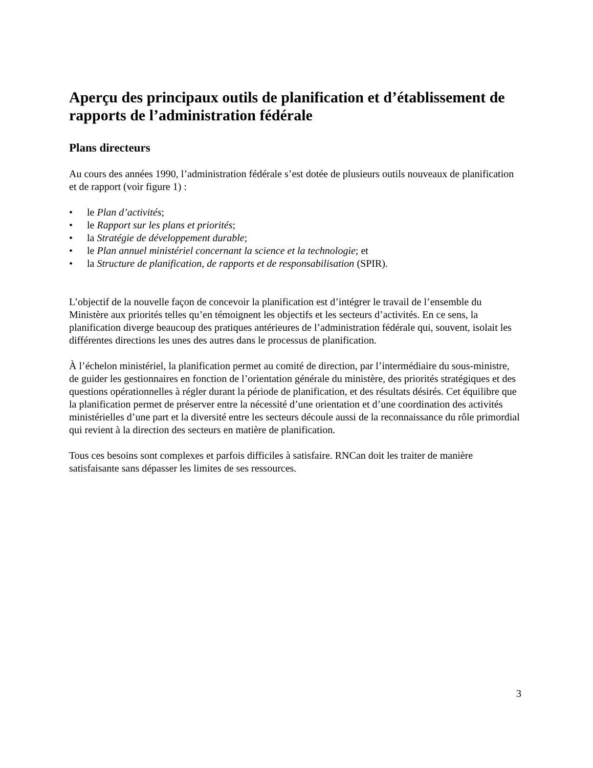Aperçu des principaux outils de planification et d’établissement de rapports de l’administration fédérale
Plans directeurs
Au cours des années 1990, l’administration fédérale s’est dotée de plusieurs outils nouveaux de planification et de rapport (voir figure 1) :
• le Plan d’activités;
• le Rapport sur les plans et priorités;
• la Stratégie de développement durable;
• le Plan annuel ministériel concernant la science et la technologie; et
• la Structure de planification, de rapports et de responsabilisation (SPIR).
L’objectif de la nouvelle façon de concevoir la planification est d’intégrer le travail de l’ensemble du Ministère aux priorités telles qu’en témoignent les objectifs et les secteurs d’activités. En ce sens, la planification diverge beaucoup des pratiques antérieures de l’administration fédérale qui, souvent, isolait les différentes directions les unes des autres dans le processus de planification.
À l’échelon ministériel, la planification permet au comité de direction, par l’intermédiaire du sous-ministre, de guider les gestionnaires en fonction de l’orientation générale du ministère, des priorités stratégiques et des questions opérationnelles à régler durant la période de planification, et des résultats désirés. Cet équilibre que la planification permet de préserver entre la nécessité d’une orientation et d’une coordination des activités ministérielles d’une part et la diversité entre les secteurs découle aussi de la reconnaissance du rôle primordial qui revient à la direction des secteurs en matière de planification.
Tous ces besoins sont complexes et parfois difficiles à satisfaire. RNCan doit les traiter de manière satisfaisante sans dépasser les limites de ses ressources.
3